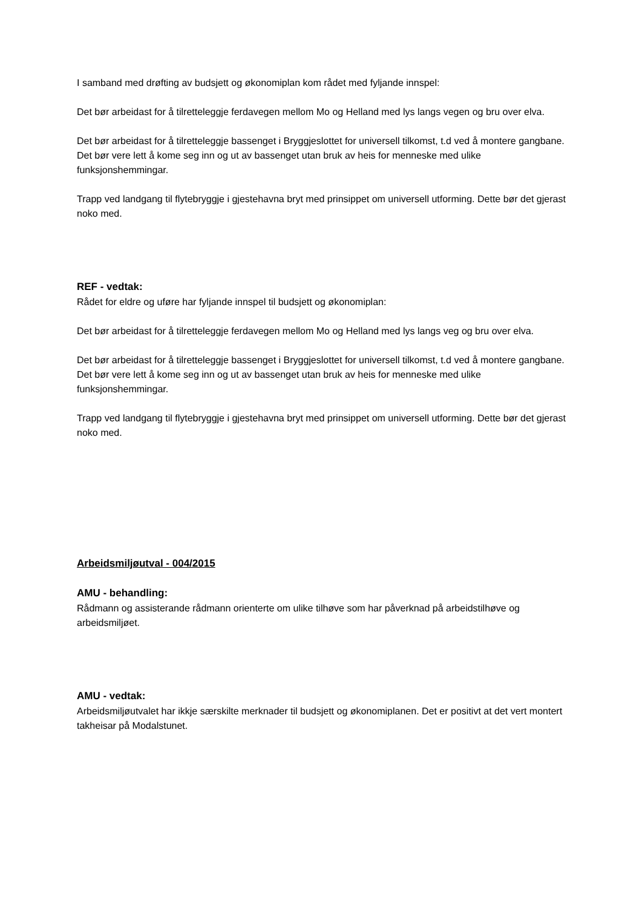I samband med drøfting av budsjett og økonomiplan kom rådet med fyljande innspel:
Det bør arbeidast for å tilretteleggje ferdavegen mellom Mo og Helland med lys langs vegen og bru over elva.
Det bør arbeidast for å tilretteleggje bassenget i Bryggjeslottet for universell tilkomst, t.d ved å montere gangbane. Det bør vere lett å kome seg inn og ut av bassenget utan bruk av heis for menneske med ulike funksjonshemmingar.
Trapp ved landgang til flytebryggje i gjestehavna bryt med prinsippet om universell utforming. Dette bør det gjerast noko med.
REF - vedtak:
Rådet for eldre og uføre har fyljande innspel til budsjett og økonomiplan:
Det bør arbeidast for å tilretteleggje ferdavegen mellom Mo og Helland med lys langs veg og bru over elva.
Det bør arbeidast for å tilretteleggje bassenget i Bryggjeslottet for universell tilkomst, t.d ved å montere gangbane. Det bør vere lett å kome seg inn og ut av bassenget utan bruk av heis for menneske med ulike funksjonshemmingar.
Trapp ved landgang til flytebryggje i gjestehavna bryt med prinsippet om universell utforming. Dette bør det gjerast noko med.
Arbeidsmiljøutval - 004/2015
AMU - behandling:
Rådmann og assisterande rådmann orienterte om ulike tilhøve som har påverknad på arbeidstilhøve og arbeidsmiljøet.
AMU - vedtak:
Arbeidsmiljøutvalet har ikkje særskilte merknader til budsjett og økonomiplanen. Det er positivt at det vert montert takheisar på Modalstunet.